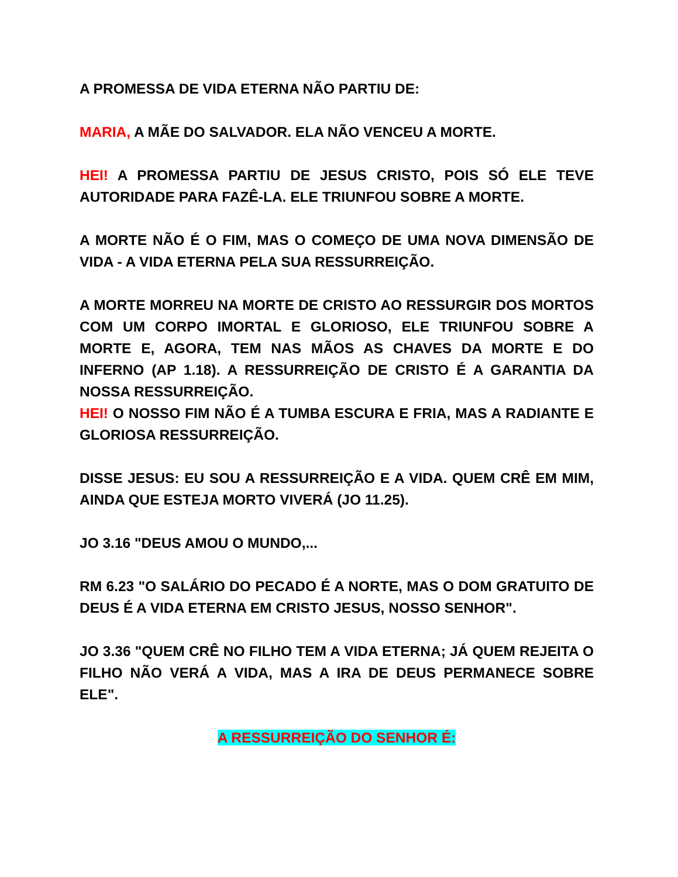A PROMESSA DE VIDA ETERNA NÃO PARTIU DE:
MARIA, A MÃE DO SALVADOR. ELA NÃO VENCEU A MORTE.
HEI! A PROMESSA PARTIU DE JESUS CRISTO, POIS SÓ ELE TEVE AUTORIDADE PARA FAZÊ-LA. ELE TRIUNFOU SOBRE A MORTE.
A MORTE NÃO É O FIM, MAS O COMEÇO DE UMA NOVA DIMENSÃO DE VIDA - A VIDA ETERNA PELA SUA RESSURREIÇÃO.
A MORTE MORREU NA MORTE DE CRISTO AO RESSURGIR DOS MORTOS COM UM CORPO IMORTAL E GLORIOSO, ELE TRIUNFOU SOBRE A MORTE E, AGORA, TEM NAS MÃOS AS CHAVES DA MORTE E DO INFERNO (AP 1.18). A RESSURREIÇÃO DE CRISTO É A GARANTIA DA NOSSA RESSURREIÇÃO.
HEI! O NOSSO FIM NÃO É A TUMBA ESCURA E FRIA, MAS A RADIANTE E GLORIOSA RESSURREIÇÃO.
DISSE JESUS: EU SOU A RESSURREIÇÃO E A VIDA. QUEM CRÊ EM MIM, AINDA QUE ESTEJA MORTO VIVERÁ (JO 11.25).
JO 3.16 "DEUS AMOU O MUNDO,...
RM 6.23 "O SALÁRIO DO PECADO É A NORTE, MAS O DOM GRATUITO DE DEUS É A VIDA ETERNA EM CRISTO JESUS, NOSSO SENHOR".
JO 3.36 "QUEM CRÊ NO FILHO TEM A VIDA ETERNA; JÁ QUEM REJEITA O FILHO NÃO VERÁ A VIDA, MAS A IRA DE DEUS PERMANECE SOBRE ELE".
A RESSURREIÇÃO DO SENHOR É: